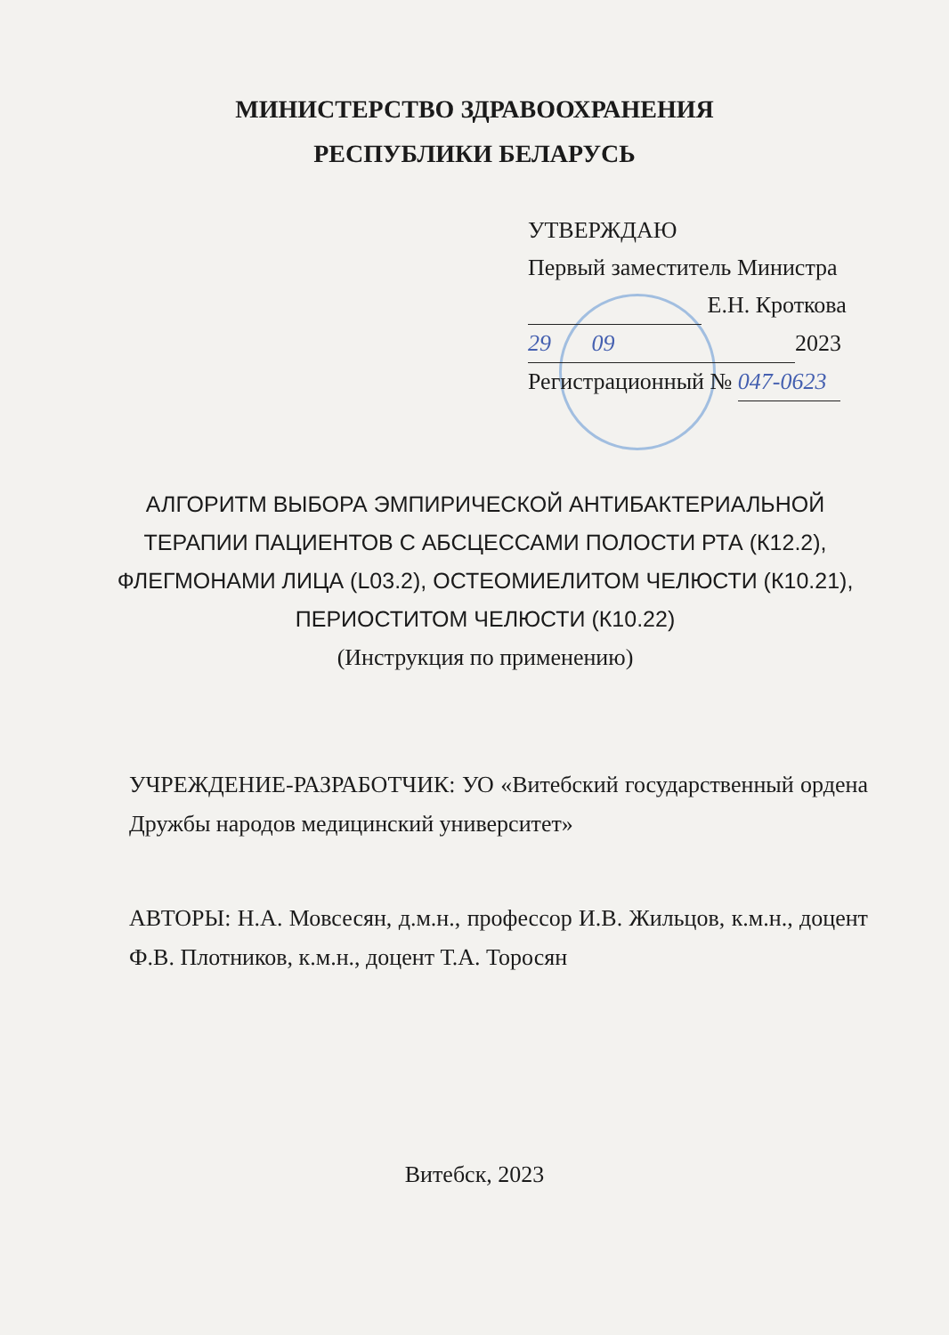МИНИСТЕРСТВО ЗДРАВООХРАНЕНИЯ
РЕСПУБЛИКИ БЕЛАРУСЬ
УТВЕРЖДАЮ
Первый заместитель Министра
Е.Н. Кроткова
29 09 2023
Регистрационный № 047-0623
АЛГОРИТМ ВЫБОРА ЭМПИРИЧЕСКОЙ АНТИБАКТЕРИАЛЬНОЙ ТЕРАПИИ ПАЦИЕНТОВ С АБСЦЕССАМИ ПОЛОСТИ РТА (К12.2), ФЛЕГМОНАМИ ЛИЦА (L03.2), ОСТЕОМИЕЛИТОМ ЧЕЛЮСТИ (К10.21), ПЕРИОСТИТОМ ЧЕЛЮСТИ (К10.22)
(Инструкция по применению)
УЧРЕЖДЕНИЕ-РАЗРАБОТЧИК: УО «Витебский государственный ордена Дружбы народов медицинский университет»
АВТОРЫ: Н.А. Мовсесян, д.м.н., профессор И.В. Жильцов, к.м.н., доцент Ф.В. Плотников, к.м.н., доцент Т.А. Торосян
Витебск, 2023